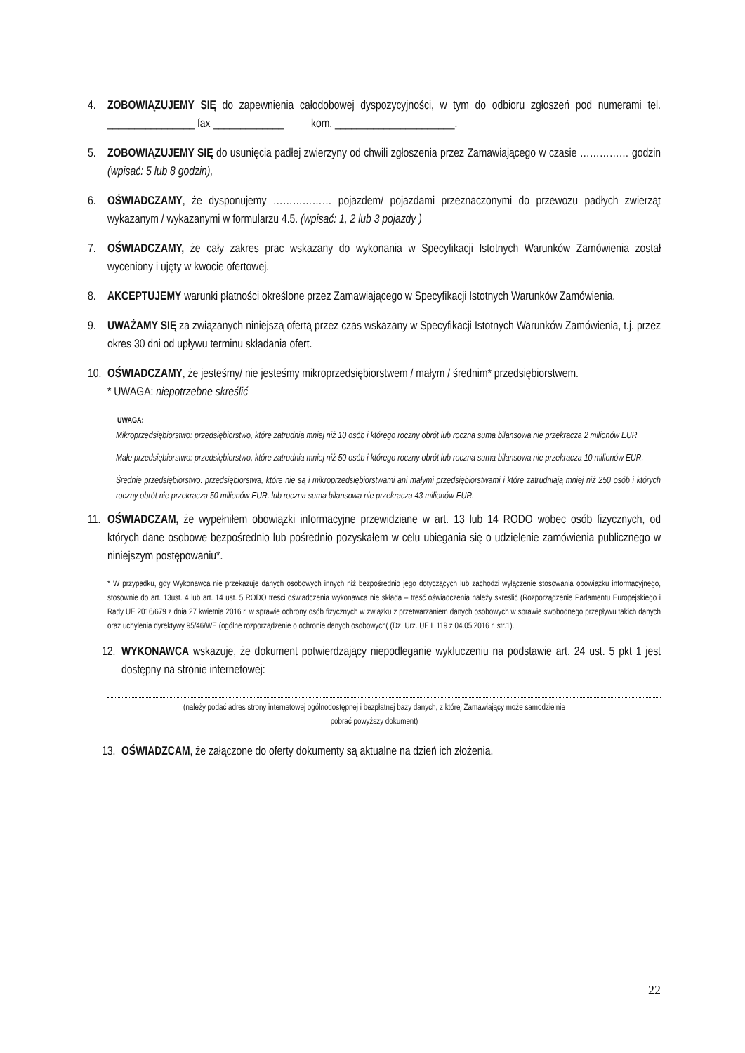4. ZOBOWIĄZUJEMY SIĘ do zapewnienia całodobowej dyspozycyjności, w tym do odbioru zgłoszeń pod numerami tel. ________________ fax _____________ kom. ______________________.
5. ZOBOWIĄZUJEMY SIĘ do usunięcia padłej zwierzyny od chwili zgłoszenia przez Zamawiającego w czasie …………… godzin (wpisać: 5 lub 8 godzin),
6. OŚWIADCZAMY, że dysponujemy ……………… pojazdem/ pojazdami przeznaczonymi do przewozu padłych zwierząt wykazanym / wykazanymi w formularzu 4.5. (wpisać: 1, 2 lub 3 pojazdy )
7. OŚWIADCZAMY, że cały zakres prac wskazany do wykonania w Specyfikacji Istotnych Warunków Zamówienia został wyceniony i ujęty w kwocie ofertowej.
8. AKCEPTUJEMY warunki płatności określone przez Zamawiającego w Specyfikacji Istotnych Warunków Zamówienia.
9. UWAŻAMY SIĘ za związanych niniejszą ofertą przez czas wskazany w Specyfikacji Istotnych Warunków Zamówienia, t.j. przez okres 30 dni od upływu terminu składania ofert.
10. OŚWIADCZAMY, że jesteśmy/ nie jesteśmy mikroprzedsiębiorstwem / małym / średnim* przedsiębiorstwem.
* UWAGA: niepotrzebne skreślić
UWAGA:
Mikroprzedsiębiorstwo: przedsiębiorstwo, które zatrudnia mniej niż 10 osób i którego roczny obrót lub roczna suma bilansowa nie przekracza 2 milionów EUR.
Małe przedsiębiorstwo: przedsiębiorstwo, które zatrudnia mniej niż 50 osób i którego roczny obrót lub roczna suma bilansowa nie przekracza 10 milionów EUR.
Średnie przedsiębiorstwo: przedsiębiorstwa, które nie są i mikroprzedsiębiorstwami ani małymi przedsiębiorstwami i które zatrudniają mniej niż 250 osób i których roczny obrót nie przekracza 50 milionów EUR. lub roczna suma bilansowa nie przekracza 43 milionów EUR.
11. OŚWIADCZAM, że wypełniłem obowiązki informacyjne przewidziane w art. 13 lub 14 RODO wobec osób fizycznych, od których dane osobowe bezpośrednio lub pośrednio pozyskałem w celu ubiegania się o udzielenie zamówienia publicznego w niniejszym postępowaniu*.
* W przypadku, gdy Wykonawca nie przekazuje danych osobowych innych niż bezpośrednio jego dotyczących lub zachodzi wyłączenie stosowania obowiązku informacyjnego, stosownie do art. 13ust. 4 lub art. 14 ust. 5 RODO treści oświadczenia wykonawca nie składa – treść oświadczenia należy skreślić (Rozporządzenie Parlamentu Europejskiego i Rady UE 2016/679 z dnia 27 kwietnia 2016 r. w sprawie ochrony osób fizycznych w związku z przetwarzaniem danych osobowych w sprawie swobodnego przepływu takich danych oraz uchylenia dyrektywy 95/46/WE (ogólne rozporządzenie o ochronie danych osobowych( (Dz. Urz. UE L 119 z 04.05.2016 r. str.1).
12. WYKONAWCA wskazuje, że dokument potwierdzający niepodleganie wykluczeniu na podstawie art. 24 ust. 5 pkt 1 jest dostępny na stronie internetowej:
(należy podać adres strony internetowej ogólnodostępnej i bezpłatnej bazy danych, z której Zamawiający może samodzielnie
pobrać powyższy dokument)
13. OŚWIADZCAM, że załączone do oferty dokumenty są aktualne na dzień ich złożenia.
22